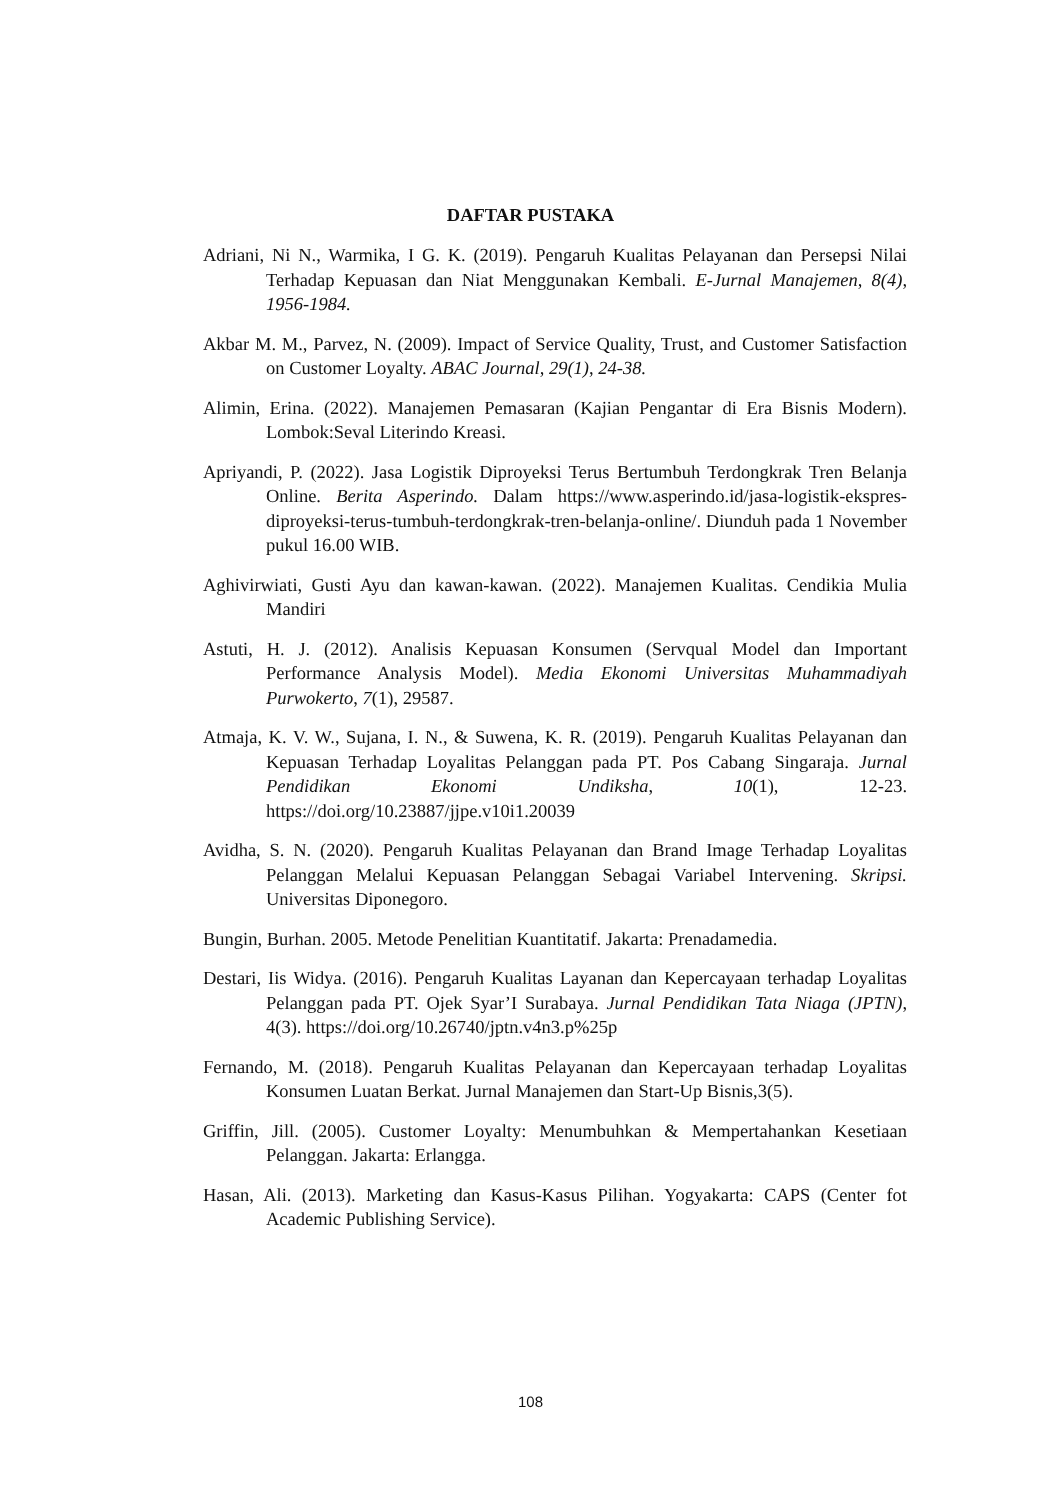DAFTAR PUSTAKA
Adriani, Ni N., Warmika, I G. K. (2019). Pengaruh Kualitas Pelayanan dan Persepsi Nilai Terhadap Kepuasan dan Niat Menggunakan Kembali. E-Jurnal Manajemen, 8(4), 1956-1984.
Akbar M. M., Parvez, N. (2009). Impact of Service Quality, Trust, and Customer Satisfaction on Customer Loyalty. ABAC Journal, 29(1), 24-38.
Alimin, Erina. (2022). Manajemen Pemasaran (Kajian Pengantar di Era Bisnis Modern). Lombok:Seval Literindo Kreasi.
Apriyandi, P. (2022). Jasa Logistik Diproyeksi Terus Bertumbuh Terdongkrak Tren Belanja Online. Berita Asperindo. Dalam https://www.asperindo.id/jasa-logistik-ekspres-diproyeksi-terus-tumbuh-terdongkrak-tren-belanja-online/. Diunduh pada 1 November pukul 16.00 WIB.
Aghivirwiati, Gusti Ayu dan kawan-kawan. (2022). Manajemen Kualitas. Cendikia Mulia Mandiri
Astuti, H. J. (2012). Analisis Kepuasan Konsumen (Servqual Model dan Important Performance Analysis Model). Media Ekonomi Universitas Muhammadiyah Purwokerto, 7(1), 29587.
Atmaja, K. V. W., Sujana, I. N., & Suwena, K. R. (2019). Pengaruh Kualitas Pelayanan dan Kepuasan Terhadap Loyalitas Pelanggan pada PT. Pos Cabang Singaraja. Jurnal Pendidikan Ekonomi Undiksha, 10(1), 12-23. https://doi.org/10.23887/jjpe.v10i1.20039
Avidha, S. N. (2020). Pengaruh Kualitas Pelayanan dan Brand Image Terhadap Loyalitas Pelanggan Melalui Kepuasan Pelanggan Sebagai Variabel Intervening. Skripsi. Universitas Diponegoro.
Bungin, Burhan. 2005. Metode Penelitian Kuantitatif. Jakarta: Prenadamedia.
Destari, Iis Widya. (2016). Pengaruh Kualitas Layanan dan Kepercayaan terhadap Loyalitas Pelanggan pada PT. Ojek Syar’I Surabaya. Jurnal Pendidikan Tata Niaga (JPTN), 4(3). https://doi.org/10.26740/jptn.v4n3.p%25p
Fernando, M. (2018). Pengaruh Kualitas Pelayanan dan Kepercayaan terhadap Loyalitas Konsumen Luatan Berkat. Jurnal Manajemen dan Start-Up Bisnis,3(5).
Griffin, Jill. (2005). Customer Loyalty: Menumbuhkan & Mempertahankan Kesetiaan Pelanggan. Jakarta: Erlangga.
Hasan, Ali. (2013). Marketing dan Kasus-Kasus Pilihan. Yogyakarta: CAPS (Center fot Academic Publishing Service).
108